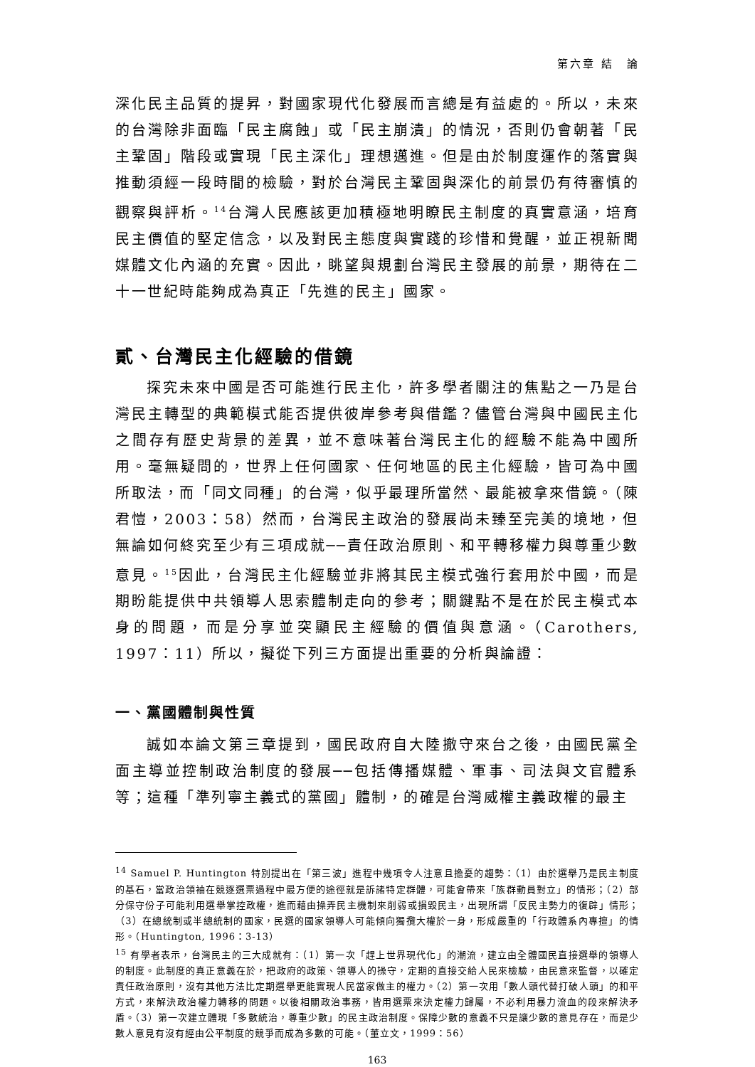第六章 結　論
深化民主品質的提昇，對國家現代化發展而言總是有益處的。所以，未來的台灣除非面臨「民主腐蝕」或「民主崩潰」的情況，否則仍會朝著「民主鞏固」階段或實現「民主深化」理想邁進。但是由於制度運作的落實與推動須經一段時間的檢驗，對於台灣民主鞏固與深化的前景仍有待審慎的觀察與評析。<sup>14</sup>台灣人民應該更加積極地明瞭民主制度的真實意涵，培育民主價值的堅定信念，以及對民主態度與實踐的珍惜和覺醒，並正視新聞媒體文化內涵的充實。因此，眺望與規劃台灣民主發展的前景，期待在二十一世紀時能夠成為真正「先進的民主」國家。
貳、台灣民主化經驗的借鏡
探究未來中國是否可能進行民主化，許多學者關注的焦點之一乃是台灣民主轉型的典範模式能否提供彼岸參考與借鑑？儘管台灣與中國民主化之間存有歷史背景的差異，並不意味著台灣民主化的經驗不能為中國所用。毫無疑問的，世界上任何國家、任何地區的民主化經驗，皆可為中國所取法，而「同文同種」的台灣，似乎最理所當然、最能被拿來借鏡。（陳君愷，2003：58）然而，台灣民主政治的發展尚未臻至完美的境地，但無論如何終究至少有三項成就──責任政治原則、和平轉移權力與尊重少數意見。<sup>15</sup>因此，台灣民主化經驗並非將其民主模式強行套用於中國，而是期盼能提供中共領導人思索體制走向的參考；關鍵點不是在於民主模式本身的問題，而是分享並突顯民主經驗的價值與意涵。（Carothers, 1997：11）所以，擬從下列三方面提出重要的分析與論證：
一、黨國體制與性質
誠如本論文第三章提到，國民政府自大陸撤守來台之後，由國民黨全面主導並控制政治制度的發展──包括傳播媒體、軍事、司法與文官體系等；這種「準列寧主義式的黨國」體制，的確是台灣威權主義政權的最主
<sup>14</sup> Samuel P. Huntington 特別提出在「第三波」進程中幾項令人注意且擔憂的趨勢：（1）由於選舉乃是民主制度的基石，當政治領袖在競逐選票過程中最方便的途徑就是訴諸特定群體，可能會帶來「族群動員對立」的情形；（2）部分保守份子可能利用選舉掌控政權，進而藉由操弄民主機制來削弱或損毀民主，出現所謂「反民主勢力的復辟」情形；（3）在總統制或半總統制的國家，民選的國家領導人可能傾向獨攬大權於一身，形成嚴重的「行政體系內專擅」的情形。（Huntington, 1996：3-13）
<sup>15</sup> 有學者表示，台灣民主的三大成就有：（1）第一次「趕上世界現代化」的潮流，建立由全體國民直接選舉的領導人的制度。此制度的真正意義在於，把政府的政策、領導人的操守，定期的直接交給人民來檢驗，由民意來監督，以確定責任政治原則，沒有其他方法比定期選舉更能實現人民當家做主的權力。（2）第一次用「數人頭代替打破人頭」的和平方式，來解決政治權力轉移的問題。以後相關政治事務，皆用選票來決定權力歸屬，不必利用暴力流血的段來解決矛盾。（3）第一次建立體現「多數統治，尊重少數」的民主政治制度。保障少數的意義不只是讓少數的意見存在，而是少數人意見有沒有經由公平制度的競爭而成為多數的可能。（董立文，1999：56）
163